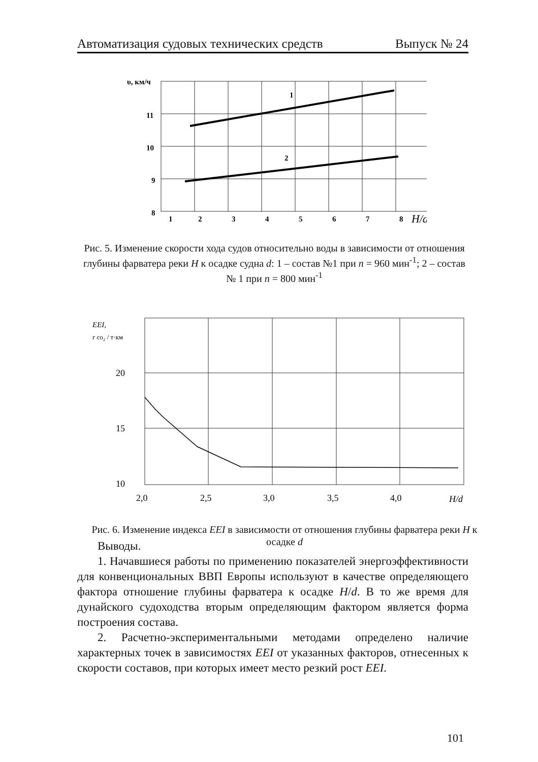Автоматизация судовых технических средств Выпуск № 24
υ, км/ч
11
10
9
8
1
2
3
4
5
6
7
8
1
2
H/d
Рис. 5. Изменение скорости хода судов относительно воды в зависимости от отношения глубины фарватера реки H к осадке судна d: 1 – состав №1 при n = 960 мин<sup>-1</sup>; 2 – состав № 1 при n = 800 мин<sup>-1</sup>
EEI,
г co₂ / т·км
20
15
10
2,0
2,5
3,0
3,5
4,0
H/d
Рис. 6. Изменение индекса EEI в зависимости от отношения глубины фарватера реки H к осадке d
Выводы.
1. Начавшиеся работы по применению показателей энергоэффективности для конвенциональных ВВП Европы используют в качестве определяющего фактора отношение глубины фарватера к осадке H/d. В то же время для дунайского судоходства вторым определяющим фактором является форма построения состава.
2. Расчетно-экспериментальными методами определено наличие характерных точек в зависимостях EEI от указанных факторов, отнесенных к скорости составов, при которых имеет место резкий рост EEI.
101